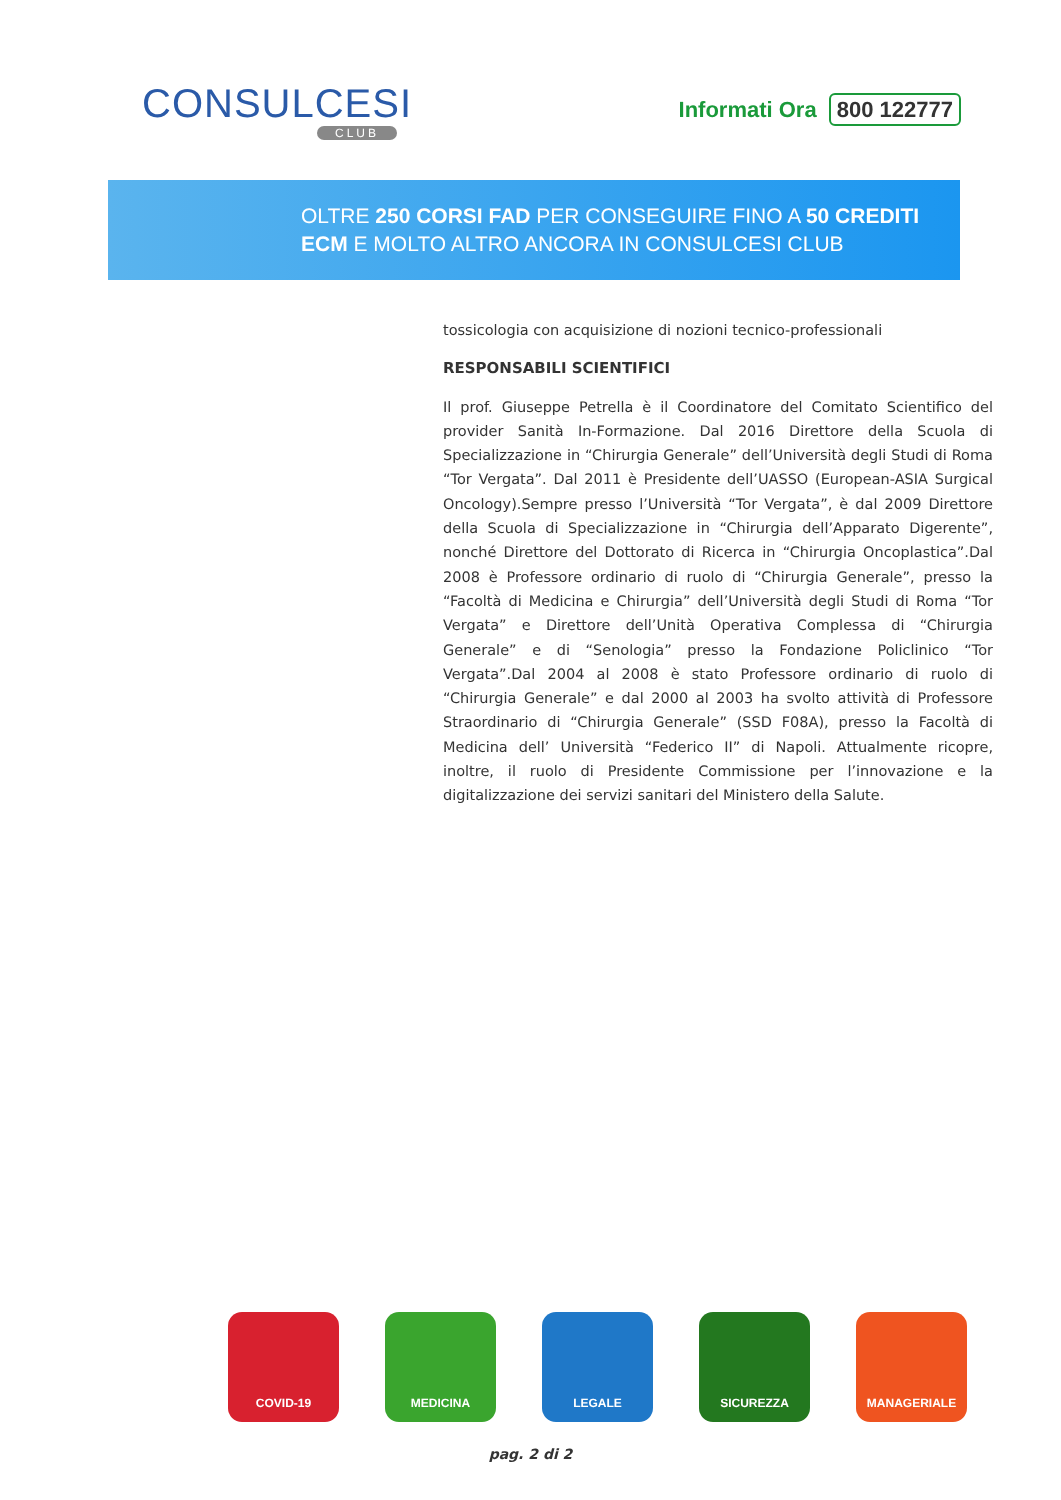CONSULCESI
CLUB
Informati Ora 800 122777
OLTRE 250 CORSI FAD PER CONSEGUIRE FINO A 50 CREDITI
ECM E MOLTO ALTRO ANCORA IN CONSULCESI CLUB
tossicologia con acquisizione di nozioni tecnico-professionali
RESPONSABILI SCIENTIFICI
Il prof. Giuseppe Petrella è il Coordinatore del Comitato Scientifico del provider Sanità In-Formazione. Dal 2016 Direttore della Scuola di Specializzazione in “Chirurgia Generale” dell’Università degli Studi di Roma “Tor Vergata”. Dal 2011 è Presidente dell’UASSO (European-ASIA Surgical Oncology).Sempre presso l’Università “Tor Vergata”, è dal 2009 Direttore della Scuola di Specializzazione in “Chirurgia dell’Apparato Digerente”, nonché Direttore del Dottorato di Ricerca in “Chirurgia Oncoplastica”.Dal 2008 è Professore ordinario di ruolo di “Chirurgia Generale”, presso la “Facoltà di Medicina e Chirurgia” dell’Università degli Studi di Roma “Tor Vergata” e Direttore dell’Unità Operativa Complessa di “Chirurgia Generale” e di “Senologia” presso la Fondazione Policlinico “Tor Vergata”.Dal 2004 al 2008 è stato Professore ordinario di ruolo di “Chirurgia Generale” e dal 2000 al 2003 ha svolto attività di Professore Straordinario di “Chirurgia Generale” (SSD F08A), presso la Facoltà di Medicina dell’ Università “Federico II” di Napoli. Attualmente ricopre, inoltre, il ruolo di Presidente Commissione per l’innovazione e la digitalizzazione dei servizi sanitari del Ministero della Salute.
COVID-19 MEDICINA LEGALE SICUREZZA MANAGERIALE
pag. 2 di 2